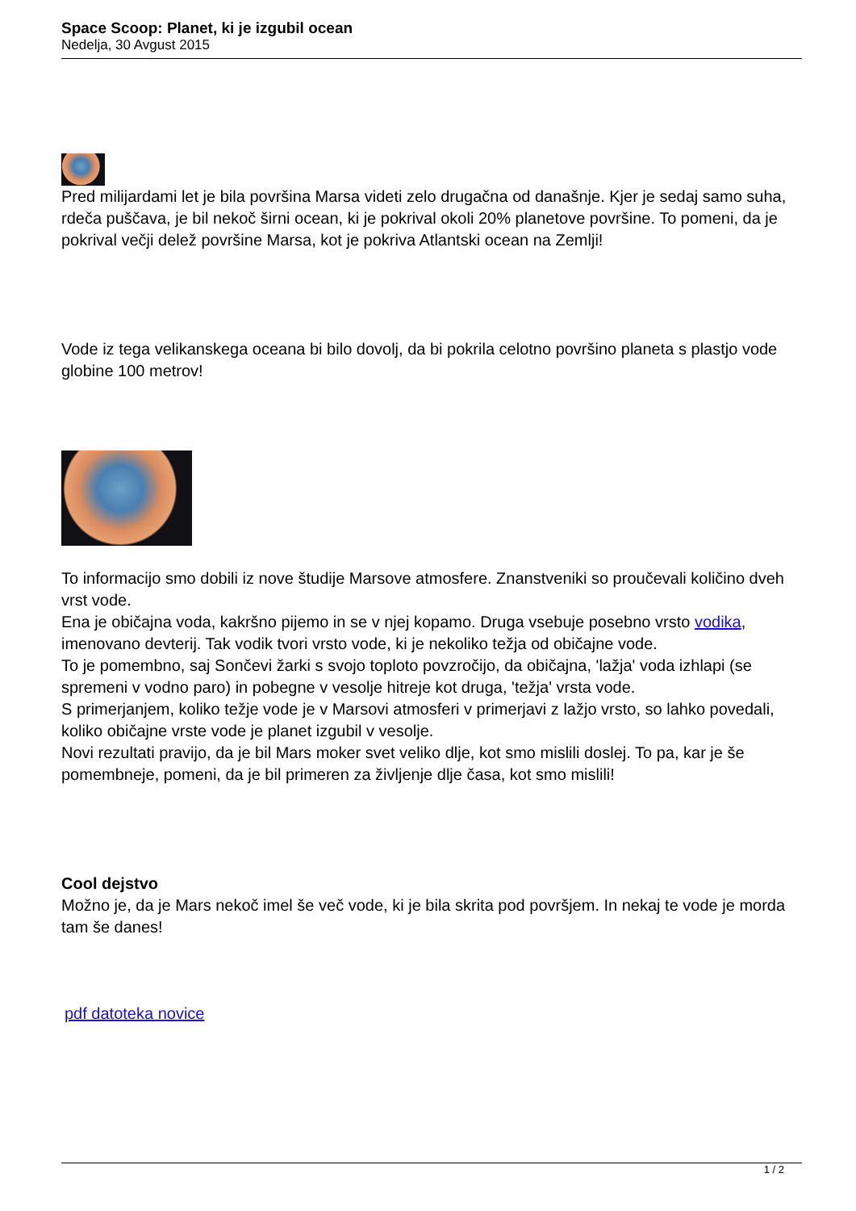Space Scoop: Planet, ki je izgubil ocean
Nedelja, 30 Avgust 2015
Pred milijardami let je bila površina Marsa videti zelo drugačna od današnje. Kjer je sedaj samo suha, rdeča puščava, je bil nekoč širni ocean, ki je pokrival okoli 20% planetove površine. To pomeni, da je pokrival večji delež površine Marsa, kot je pokriva Atlantski ocean na Zemlji!
Vode iz tega velikanskega oceana bi bilo dovolj, da bi pokrila celotno površino planeta s plastjo vode globine 100 metrov!
To informacijo smo dobili iz nove študije Marsove atmosfere. Znanstveniki so proučevali količino dveh vrst vode.
Ena je običajna voda, kakršno pijemo in se v njej kopamo. Druga vsebuje posebno vrsto vodika, imenovano devterij. Tak vodik tvori vrsto vode, ki je nekoliko težja od običajne vode.
To je pomembno, saj Sončevi žarki s svojo toploto povzročijo, da običajna, 'lažja' voda izhlapi (se spremeni v vodno paro) in pobegne v vesolje hitreje kot druga, 'težja' vrsta vode.
S primerjanjem, koliko težje vode je v Marsovi atmosferi v primerjavi z lažjo vrsto, so lahko povedali, koliko običajne vrste vode je planet izgubil v vesolje.
Novi rezultati pravijo, da je bil Mars moker svet veliko dlje, kot smo mislili doslej. To pa, kar je še pomembneje, pomeni, da je bil primeren za življenje dlje časa, kot smo mislili!
Cool dejstvo
Možno je, da je Mars nekoč imel še več vode, ki je bila skrita pod površjem. In nekaj te vode je morda tam še danes!
pdf datoteka novice
1 / 2